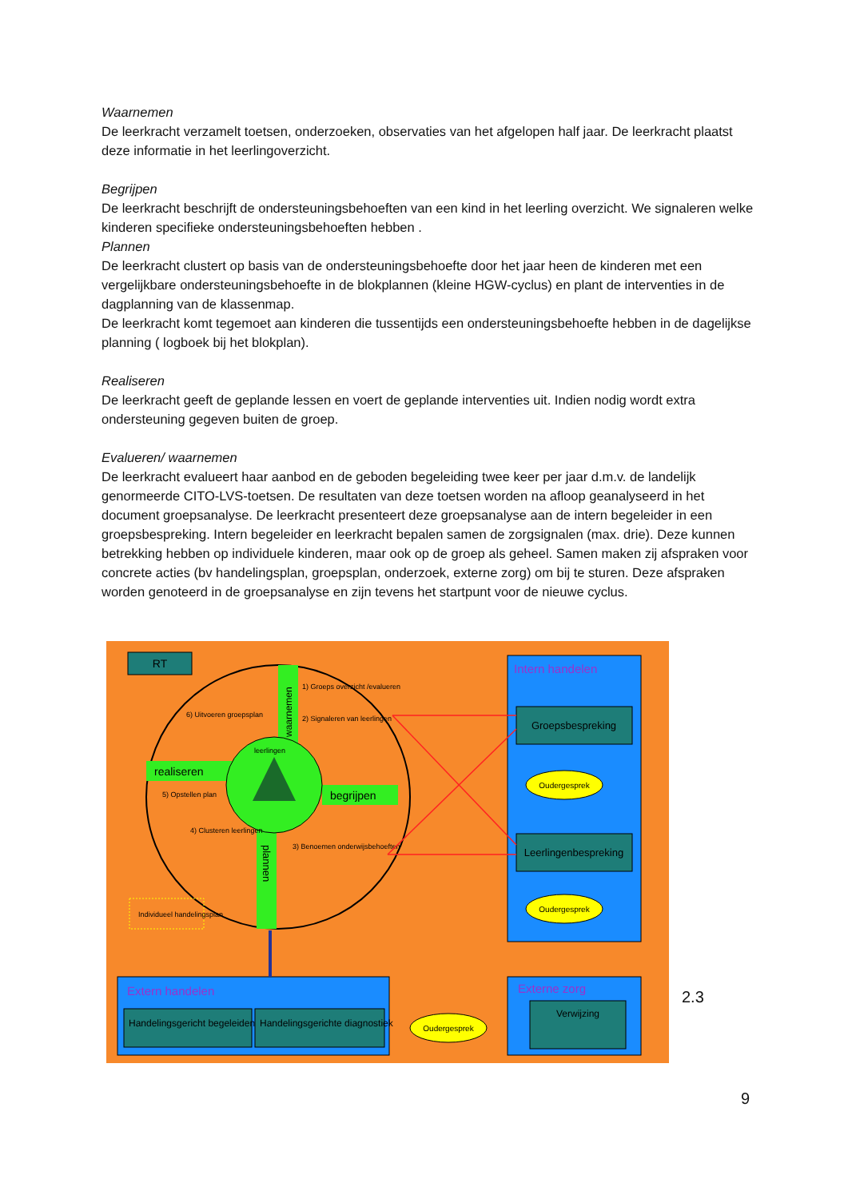Waarnemen
De leerkracht verzamelt toetsen, onderzoeken, observaties van het afgelopen half jaar. De leerkracht plaatst deze informatie in het leerlingoverzicht.
Begrijpen
De leerkracht beschrijft de ondersteuningsbehoeften van een kind in het leerling overzicht. We signaleren welke kinderen specifieke ondersteuningsbehoeften hebben .
Plannen
De leerkracht clustert op basis van de ondersteuningsbehoefte door het jaar heen de kinderen met een vergelijkbare ondersteuningsbehoefte in de blokplannen (kleine HGW-cyclus) en plant de interventies in de dagplanning van de klassenmap.
De leerkracht komt tegemoet aan kinderen die tussentijds een ondersteuningsbehoefte hebben in de dagelijkse planning ( logboek bij het blokplan).
Realiseren
De leerkracht geeft de geplande lessen en voert de geplande interventies uit. Indien nodig wordt extra ondersteuning gegeven buiten de groep.
Evalueren/ waarnemen
De leerkracht evalueert haar aanbod en de geboden begeleiding twee keer per jaar d.m.v. de landelijk genormeerde CITO-LVS-toetsen. De resultaten van deze toetsen worden na afloop geanalyseerd in het document groepsanalyse. De leerkracht presenteert deze groepsanalyse aan de intern begeleider in een groepsbespreking. Intern begeleider en leerkracht bepalen samen de zorgsignalen (max. drie). Deze kunnen betrekking hebben op individuele kinderen, maar ook op de groep als geheel. Samen maken zij afspraken voor concrete acties (bv handelingsplan, groepsplan, onderzoek, externe zorg) om bij te sturen. Deze afspraken worden genoteerd in de groepsanalyse en zijn tevens het startpunt voor de nieuwe cyclus.
RT
waarnemen
realiseren
begrijpen
plannen
leerlingen
1) Groeps overzicht /evalueren
2) Signaleren van leerlingen
6) Uitvoeren groepsplan
5) Opstellen plan
4) Clusteren leerlingen
3) Benoemen onderwijsbehoeften
Individueel handelingsplan
Intern handelen
Groepsbespreking
Oudergesprek
Leerlingenbespreking
Oudergesprek
Extern handelen
Handelingsgericht begeleiden
Handelingsgerichte diagnostiek
Oudergesprek
Externe zorg
Verwijzing
2.3
9